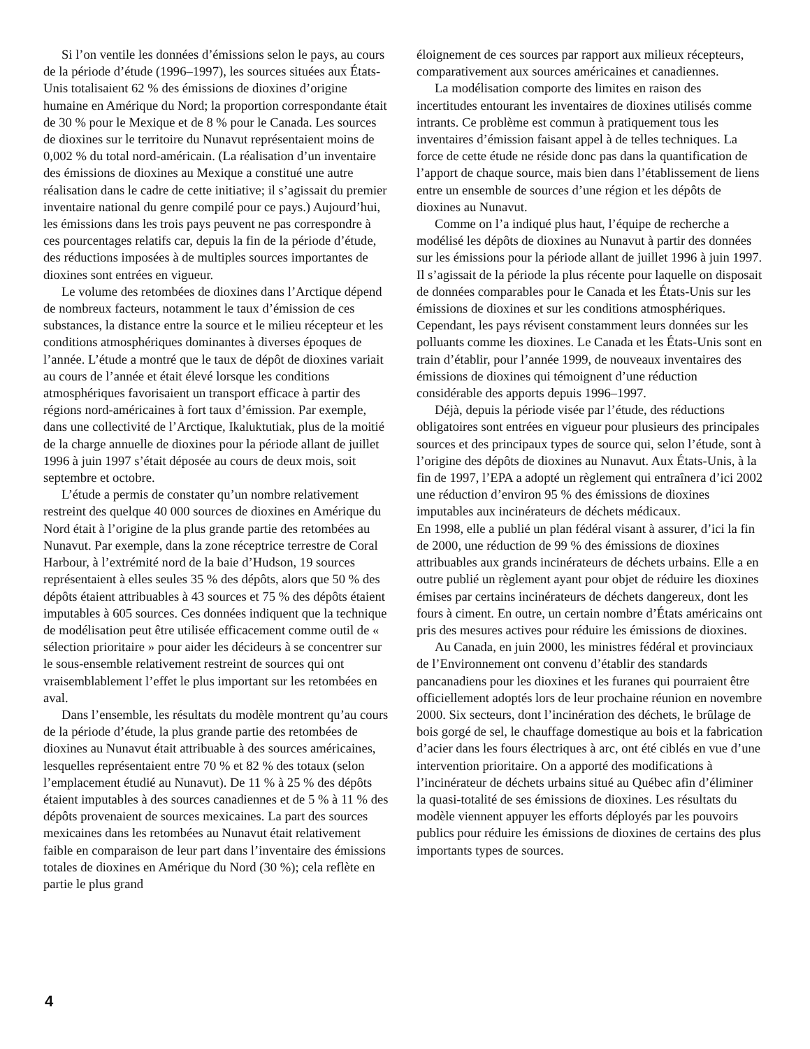Si l’on ventile les données d’émissions selon le pays, au cours de la période d’étude (1996–1997), les sources situées aux États-Unis totalisaient 62 % des émissions de dioxines d’origine humaine en Amérique du Nord; la proportion correspondante était de 30 % pour le Mexique et de 8 % pour le Canada. Les sources de dioxines sur le territoire du Nunavut représentaient moins de 0,002 % du total nord-américain. (La réalisation d’un inventaire des émissions de dioxines au Mexique a constitué une autre réalisation dans le cadre de cette initiative; il s’agissait du premier inventaire national du genre compilé pour ce pays.) Aujourd’hui, les émissions dans les trois pays peuvent ne pas correspondre à ces pourcentages relatifs car, depuis la fin de la période d’étude, des réductions imposées à de multiples sources importantes de dioxines sont entrées en vigueur.
Le volume des retombées de dioxines dans l’Arctique dépend de nombreux facteurs, notamment le taux d’émission de ces substances, la distance entre la source et le milieu récepteur et les conditions atmosphériques dominantes à diverses époques de l’année. L’étude a montré que le taux de dépôt de dioxines variait au cours de l’année et était élevé lorsque les conditions atmosphériques favorisaient un transport efficace à partir des régions nord-américaines à fort taux d’émission. Par exemple, dans une collectivité de l’Arctique, Ikaluktutiak, plus de la moitié de la charge annuelle de dioxines pour la période allant de juillet 1996 à juin 1997 s’était déposée au cours de deux mois, soit septembre et octobre.
L’étude a permis de constater qu’un nombre relativement restreint des quelque 40 000 sources de dioxines en Amérique du Nord était à l’origine de la plus grande partie des retombées au Nunavut. Par exemple, dans la zone réceptrice terrestre de Coral Harbour, à l’extrémité nord de la baie d’Hudson, 19 sources représentaient à elles seules 35 % des dépôts, alors que 50 % des dépôts étaient attribuables à 43 sources et 75 % des dépôts étaient imputables à 605 sources. Ces données indiquent que la technique de modélisation peut être utilisée efficacement comme outil de « sélection prioritaire » pour aider les décideurs à se concentrer sur le sous-ensemble relativement restreint de sources qui ont vraisemblablement l’effet le plus important sur les retombées en aval.
Dans l’ensemble, les résultats du modèle montrent qu’au cours de la période d’étude, la plus grande partie des retombées de dioxines au Nunavut était attribuable à des sources américaines, lesquelles représentaient entre 70 % et 82 % des totaux (selon l’emplacement étudié au Nunavut). De 11 % à 25 % des dépôts étaient imputables à des sources canadiennes et de 5 % à 11 % des dépôts provenaient de sources mexicaines. La part des sources mexicaines dans les retombées au Nunavut était relativement faible en comparaison de leur part dans l’inventaire des émissions totales de dioxines en Amérique du Nord (30 %); cela reflète en partie le plus grand
éloignement de ces sources par rapport aux milieux récepteurs, comparativement aux sources américaines et canadiennes.
La modélisation comporte des limites en raison des incertitudes entourant les inventaires de dioxines utilisés comme intrants. Ce problème est commun à pratiquement tous les inventaires d’émission faisant appel à de telles techniques. La force de cette étude ne réside donc pas dans la quantification de l’apport de chaque source, mais bien dans l’établissement de liens entre un ensemble de sources d’une région et les dépôts de dioxines au Nunavut.
Comme on l’a indiqué plus haut, l’équipe de recherche a modélisé les dépôts de dioxines au Nunavut à partir des données sur les émissions pour la période allant de juillet 1996 à juin 1997. Il s’agissait de la période la plus récente pour laquelle on disposait de données comparables pour le Canada et les États-Unis sur les émissions de dioxines et sur les conditions atmosphériques. Cependant, les pays révisent constamment leurs données sur les polluants comme les dioxines. Le Canada et les États-Unis sont en train d’établir, pour l’année 1999, de nouveaux inventaires des émissions de dioxines qui témoignent d’une réduction considérable des apports depuis 1996–1997.
Déjà, depuis la période visée par l’étude, des réductions obligatoires sont entrées en vigueur pour plusieurs des principales sources et des principaux types de source qui, selon l’étude, sont à l’origine des dépôts de dioxines au Nunavut. Aux États-Unis, à la fin de 1997, l’EPA a adopté un règlement qui entraînera d’ici 2002 une réduction d’environ 95 % des émissions de dioxines imputables aux incinérateurs de déchets médicaux.
En 1998, elle a publié un plan fédéral visant à assurer, d’ici la fin de 2000, une réduction de 99 % des émissions de dioxines attribuables aux grands incinérateurs de déchets urbains. Elle a en outre publié un règlement ayant pour objet de réduire les dioxines émises par certains incinérateurs de déchets dangereux, dont les fours à ciment. En outre, un certain nombre d’États américains ont pris des mesures actives pour réduire les émissions de dioxines.
Au Canada, en juin 2000, les ministres fédéral et provinciaux de l’Environnement ont convenu d’établir des standards pancanadiens pour les dioxines et les furanes qui pourraient être officiellement adoptés lors de leur prochaine réunion en novembre 2000. Six secteurs, dont l’incinération des déchets, le brûlage de bois gorgé de sel, le chauffage domestique au bois et la fabrication d’acier dans les fours électriques à arc, ont été ciblés en vue d’une intervention prioritaire. On a apporté des modifications à l’incinérateur de déchets urbains situé au Québec afin d’éliminer la quasi-totalité de ses émissions de dioxines. Les résultats du modèle viennent appuyer les efforts déployés par les pouvoirs publics pour réduire les émissions de dioxines de certains des plus importants types de sources.
4